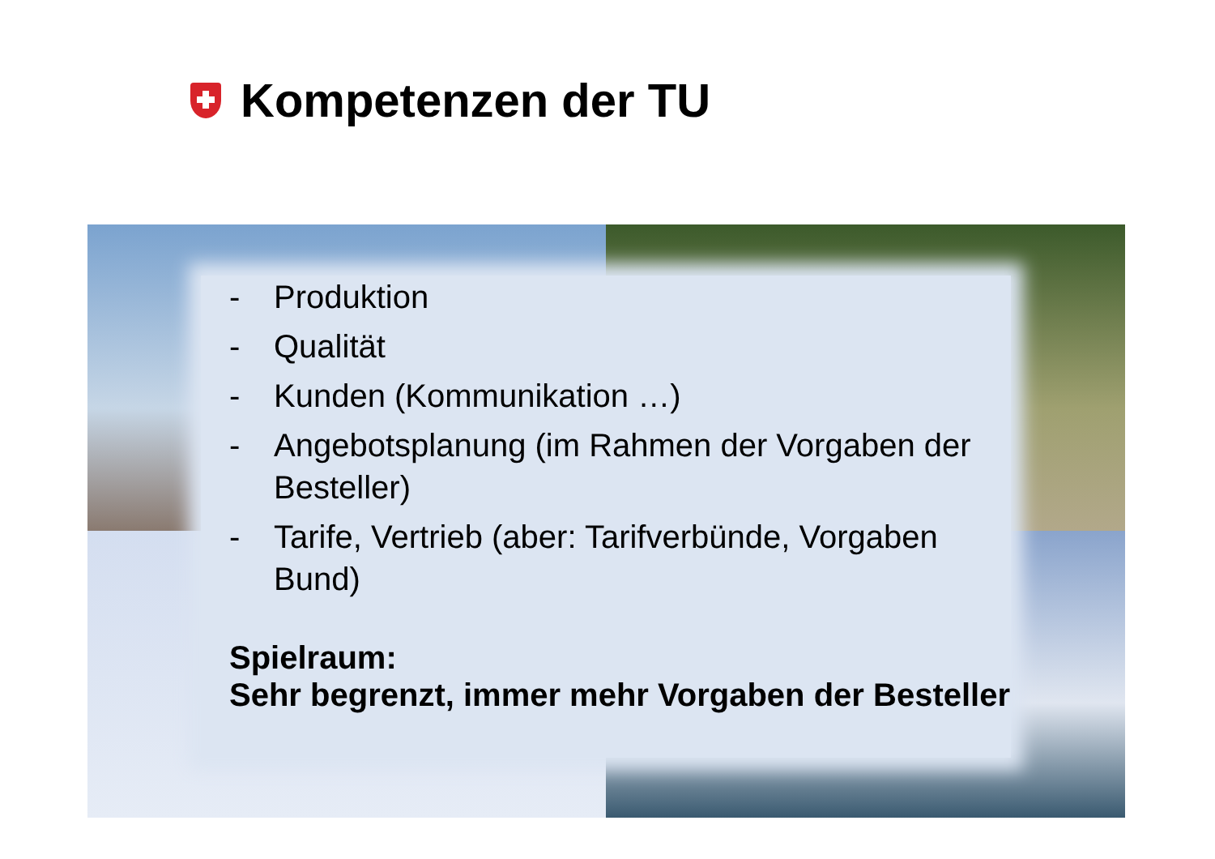Kompetenzen der TU
- Produktion
- Qualität
- Kunden (Kommunikation …)
- Angebotsplanung (im Rahmen der Vorgaben der Besteller)
- Tarife, Vertrieb (aber: Tarifverbünde, Vorgaben Bund)
Spielraum:
Sehr begrenzt, immer mehr Vorgaben der Besteller